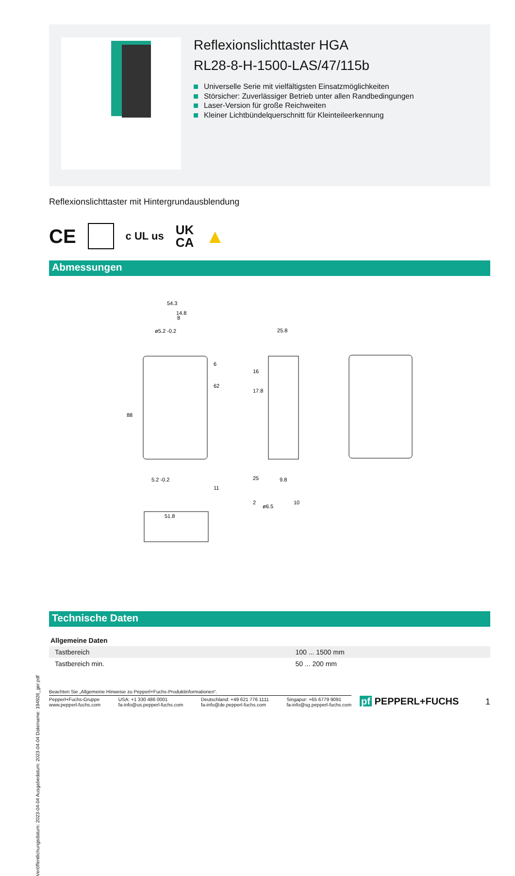Veröffentlichungsdatum: 2023-04-04 Ausgabedatum: 2023-04-04 Dateiname: 194926_ger.pdf
Reflexionslichttaster HGA
RL28-8-H-1500-LAS/47/115b
Universelle Serie mit vielfältigsten Einsatzmöglichkeiten
Störsicher: Zuverlässiger Betrieb unter allen Randbedingungen
Laser-Version für große Reichweiten
Kleiner Lichtbündelquerschnitt für Kleinteileerkennung
Reflexionslichttaster mit Hintergrundausblendung
CE c UL us UK
CA ▲
Abmessungen
54.3
14.8
ø5.2 -0.2
5.2 -0.2
51.8
25.8
9.8
ø6.5
88
62
11
6
10
16
17.8
25
2
8
Technische Daten
| Allgemeine Daten | | |
| --- | --- | --- |
| Tastbereich | | 100 ... 1500 mm |
| Tastbereich min. | | 50 ... 200 mm |
Beachten Sie „Allgemeine Hinweise zu Pepperl+Fuchs-Produktinformationen“.
Pepperl+Fuchs-Gruppe
www.pepperl-fuchs.com
USA: +1 330 486 0001
fa-info@us.pepperl-fuchs.com
Deutschland: +49 621 776 1111
fa-info@de.pepperl-fuchs.com
Singapur: +65 6779 9091
fa-info@sg.pepperl-fuchs.com
pf PEPPERL+FUCHS 1